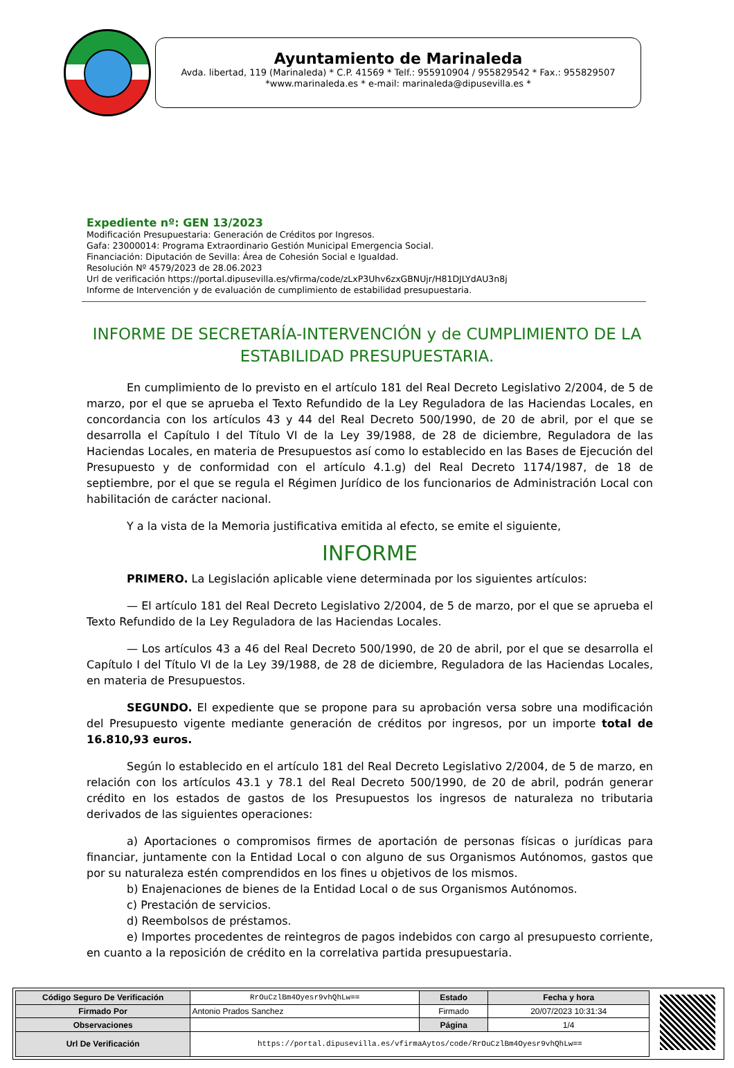Ayuntamiento de Marinaleda
Avda. libertad, 119 (Marinaleda) * C.P. 41569 * Telf.: 955910904 / 955829542 * Fax.: 955829507
*www.marinaleda.es * e-mail: marinaleda@dipusevilla.es *
Expediente nº: GEN 13/2023
Modificación Presupuestaria: Generación de Créditos por Ingresos.
Gafa: 23000014: Programa Extraordinario Gestión Municipal Emergencia Social.
Financiación: Diputación de Sevilla: Área de Cohesión Social e Igualdad.
Resolución Nº 4579/2023 de 28.06.2023
Url de verificación https://portal.dipusevilla.es/vfirma/code/zLxP3Uhv6zxGBNUjr/H81DJLYdAU3n8j
Informe de Intervención y de evaluación de cumplimiento de estabilidad presupuestaria.
INFORME DE SECRETARÍA-INTERVENCIÓN y de CUMPLIMIENTO DE LA ESTABILIDAD PRESUPUESTARIA.
En cumplimiento de lo previsto en el artículo 181 del Real Decreto Legislativo 2/2004, de 5 de marzo, por el que se aprueba el Texto Refundido de la Ley Reguladora de las Haciendas Locales, en concordancia con los artículos 43 y 44 del Real Decreto 500/1990, de 20 de abril, por el que se desarrolla el Capítulo I del Título VI de la Ley 39/1988, de 28 de diciembre, Reguladora de las Haciendas Locales, en materia de Presupuestos así como lo establecido en las Bases de Ejecución del Presupuesto y de conformidad con el artículo 4.1.g) del Real Decreto 1174/1987, de 18 de septiembre, por el que se regula el Régimen Jurídico de los funcionarios de Administración Local con habilitación de carácter nacional.
Y a la vista de la Memoria justificativa emitida al efecto, se emite el siguiente,
INFORME
PRIMERO. La Legislación aplicable viene determinada por los siguientes artículos:
— El artículo 181 del Real Decreto Legislativo 2/2004, de 5 de marzo, por el que se aprueba el Texto Refundido de la Ley Reguladora de las Haciendas Locales.
— Los artículos 43 a 46 del Real Decreto 500/1990, de 20 de abril, por el que se desarrolla el Capítulo I del Título VI de la Ley 39/1988, de 28 de diciembre, Reguladora de las Haciendas Locales, en materia de Presupuestos.
SEGUNDO. El expediente que se propone para su aprobación versa sobre una modificación del Presupuesto vigente mediante generación de créditos por ingresos, por un importe total de 16.810,93 euros.
Según lo establecido en el artículo 181 del Real Decreto Legislativo 2/2004, de 5 de marzo, en relación con los artículos 43.1 y 78.1 del Real Decreto 500/1990, de 20 de abril, podrán generar crédito en los estados de gastos de los Presupuestos los ingresos de naturaleza no tributaria derivados de las siguientes operaciones:
a) Aportaciones o compromisos firmes de aportación de personas físicas o jurídicas para financiar, juntamente con la Entidad Local o con alguno de sus Organismos Autónomos, gastos que por su naturaleza estén comprendidos en los fines u objetivos de los mismos.
b) Enajenaciones de bienes de la Entidad Local o de sus Organismos Autónomos.
c) Prestación de servicios.
d) Reembolsos de préstamos.
e) Importes procedentes de reintegros de pagos indebidos con cargo al presupuesto corriente, en cuanto a la reposición de crédito en la correlativa partida presupuestaria.
| Código Seguro De Verificación | RrOuCzlBm4Oyesr9vhQhLw== | Estado | Fecha y hora |
| Firmado Por | Antonio Prados Sanchez | Firmado | 20/07/2023 10:31:34 |
| Observaciones | | Página | 1/4 |
| Url De Verificación | https://portal.dipusevilla.es/vfirmaAytos/code/RrOuCzlBm4Oyesr9vhQhLw== | | |